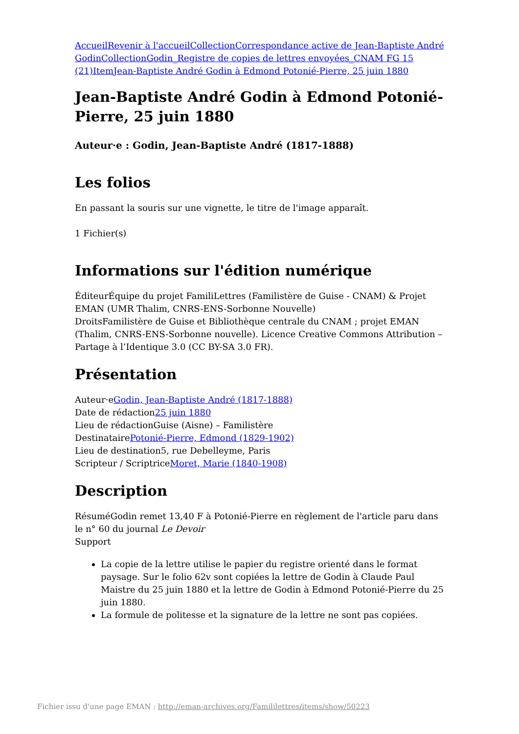Accueil Revenir à l'accueil Collection Correspondance active de Jean-Baptiste André Godin Collection Godin_Registre de copies de lettres envoyées_CNAM FG 15 (21) Item Jean-Baptiste André Godin à Edmond Potonié-Pierre, 25 juin 1880
Jean-Baptiste André Godin à Edmond Potonié-Pierre, 25 juin 1880
Auteur·e : Godin, Jean-Baptiste André (1817-1888)
Les folios
En passant la souris sur une vignette, le titre de l'image apparaît.
1 Fichier(s)
Informations sur l'édition numérique
ÉditeurÉquipe du projet FamiliLettres (Familistère de Guise - CNAM) & Projet EMAN (UMR Thalim, CNRS-ENS-Sorbonne Nouvelle)
DroitsFamilistère de Guise et Bibliothèque centrale du CNAM ; projet EMAN (Thalim, CNRS-ENS-Sorbonne nouvelle). Licence Creative Commons Attribution – Partage à l’Identique 3.0 (CC BY-SA 3.0 FR).
Présentation
Auteur·eGodin, Jean-Baptiste André (1817-1888)
Date de rédaction25 juin 1880
Lieu de rédactionGuise (Aisne) – Familistère
DestinatairePotonié-Pierre, Edmond (1829-1902)
Lieu de destination5, rue Debelleyme, Paris
Scripteur / ScriptriceMoret, Marie (1840-1908)
Description
RésuméGodin remet 13,40 F à Potonié-Pierre en règlement de l'article paru dans le n° 60 du journal Le Devoir
Support
La copie de la lettre utilise le papier du registre orienté dans le format paysage. Sur le folio 62v sont copiées la lettre de Godin à Claude Paul Maistre du 25 juin 1880 et la lettre de Godin à Edmond Potonié-Pierre du 25 juin 1880.
La formule de politesse et la signature de la lettre ne sont pas copiées.
Fichier issu d'une page EMAN : http://eman-archives.org/Famililettres/items/show/50223